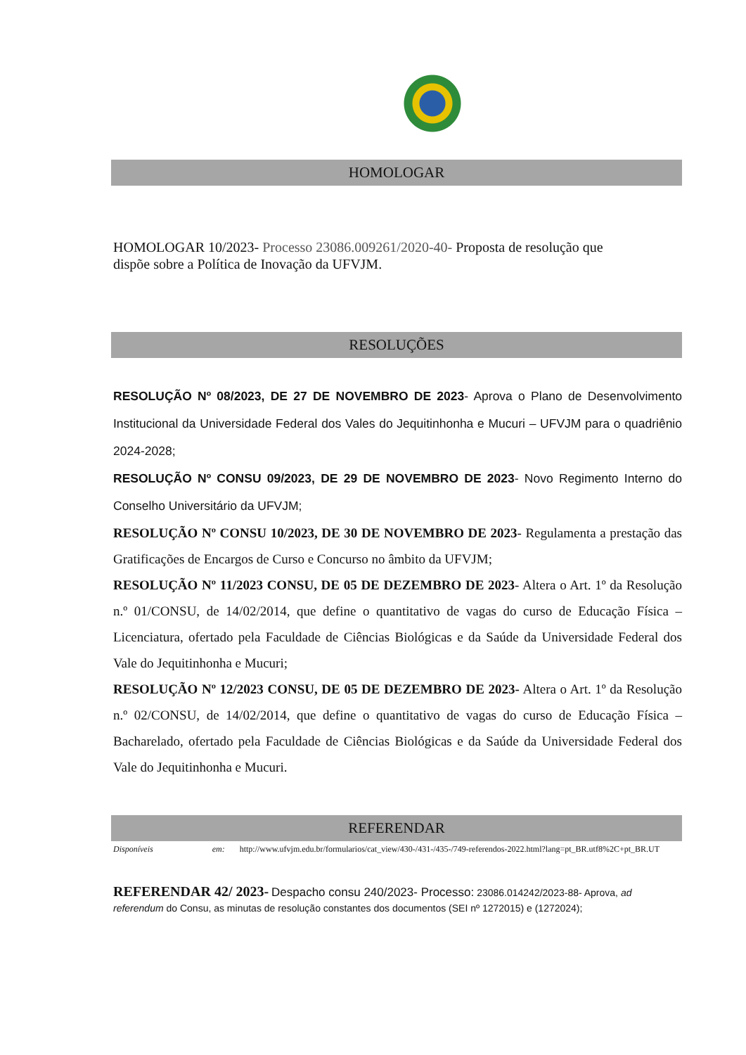HOMOLOGAR
HOMOLOGAR 10/2023- Processo 23086.009261/2020-40- Proposta de resolução que dispõe sobre a Política de Inovação da UFVJM.
RESOLUÇÕES
RESOLUÇÃO Nº 08/2023, DE 27 DE NOVEMBRO DE 2023- Aprova o Plano de Desenvolvimento Institucional da Universidade Federal dos Vales do Jequitinhonha e Mucuri – UFVJM para o quadriênio 2024-2028;
RESOLUÇÃO Nº CONSU 09/2023, DE 29 DE NOVEMBRO DE 2023- Novo Regimento Interno do Conselho Universitário da UFVJM;
RESOLUÇÃO Nº CONSU 10/2023, DE 30 DE NOVEMBRO DE 2023- Regulamenta a prestação das Gratificações de Encargos de Curso e Concurso no âmbito da UFVJM;
RESOLUÇÃO Nº 11/2023 CONSU, DE 05 DE DEZEMBRO DE 2023- Altera o Art. 1º da Resolução n.º 01/CONSU, de 14/02/2014, que define o quantitativo de vagas do curso de Educação Física – Licenciatura, ofertado pela Faculdade de Ciências Biológicas e da Saúde da Universidade Federal dos Vale do Jequitinhonha e Mucuri;
RESOLUÇÃO Nº 12/2023 CONSU, DE 05 DE DEZEMBRO DE 2023- Altera o Art. 1º da Resolução n.º 02/CONSU, de 14/02/2014, que define o quantitativo de vagas do curso de Educação Física – Bacharelado, ofertado pela Faculdade de Ciências Biológicas e da Saúde da Universidade Federal dos Vale do Jequitinhonha e Mucuri.
REFERENDAR
Disponíveis em: http://www.ufvjm.edu.br/formularios/cat_view/430-/431-/435-/749-referendos-2022.html?lang=pt_BR.utf8%2C+pt_BR.UT
REFERENDAR 42/ 2023- Despacho consu 240/2023- Processo: 23086.014242/2023-88- Aprova, ad referendum do Consu, as minutas de resolução constantes dos documentos (SEI nº 1272015) e (1272024);